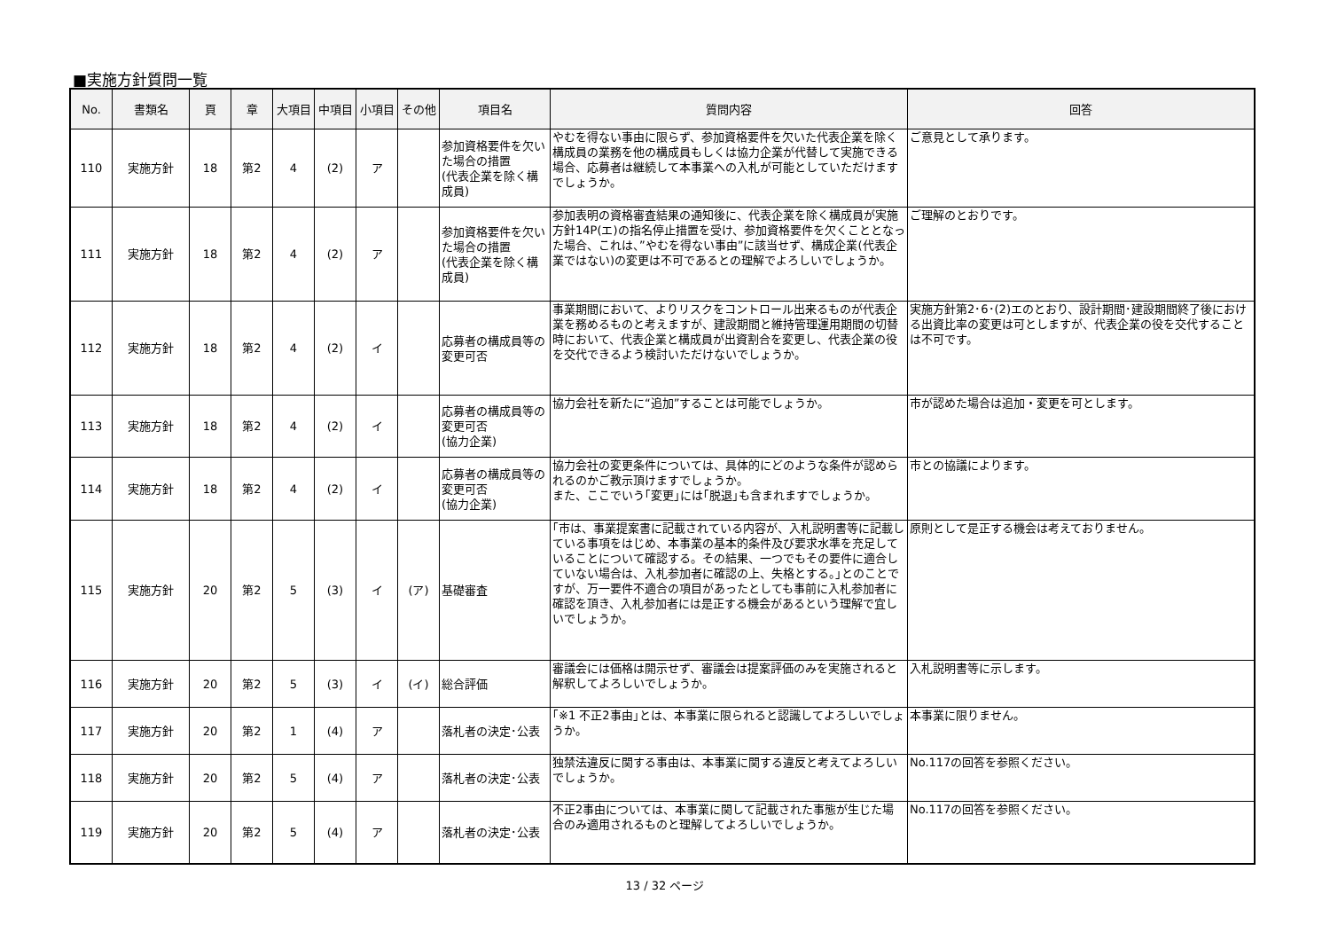■実施方針質問一覧
| No. | 書類名 | 頁 | 章 | 大項目 | 中項目 | 小項目 | その他 | 項目名 | 質問内容 | 回答 |
| --- | --- | --- | --- | --- | --- | --- | --- | --- | --- | --- |
| 110 | 実施方針 | 18 | 第2 | 4 | (2) | ア | | 参加資格要件を欠いた場合の措置 (代表企業を除く構成員) | やむを得ない事由に限らず、参加資格要件を欠いた代表企業を除く構成員の業務を他の構成員もしくは協力企業が代替して実施できる場合、応募者は継続して本事業への入札が可能としていただけますでしょうか。 | ご意見として承ります。 |
| 111 | 実施方針 | 18 | 第2 | 4 | (2) | ア | | 参加資格要件を欠いた場合の措置 (代表企業を除く構成員) | 参加表明の資格審査結果の通知後に、代表企業を除く構成員が実施方針14P(エ)の指名停止措置を受け、参加資格要件を欠くこととなった場合、これは、”やむを得ない事由”に該当せず、構成企業(代表企業ではない)の変更は不可であるとの理解でよろしいでしょうか。 | ご理解のとおりです。 |
| 112 | 実施方針 | 18 | 第2 | 4 | (2) | イ | | 応募者の構成員等の変更可否 | 事業期間において、よりリスクをコントロール出来るものが代表企業を務めるものと考えますが、建設期間と維持管理運用期間の切替時において、代表企業と構成員が出資割合を変更し、代表企業の役を交代できるよう検討いただけないでしょうか。 | 実施方針第2･6･(2)エのとおり、設計期間･建設期間終了後における出資比率の変更は可としますが、代表企業の役を交代することは不可です。 |
| 113 | 実施方針 | 18 | 第2 | 4 | (2) | イ | | 応募者の構成員等の変更可否 (協力企業) | 協力会社を新たに“追加”することは可能でしょうか。 | 市が認めた場合は追加・変更を可とします。 |
| 114 | 実施方針 | 18 | 第2 | 4 | (2) | イ | | 応募者の構成員等の変更可否 (協力企業) | 協力会社の変更条件については、具体的にどのような条件が認められるのかご教示頂けますでしょうか。 また、ここでいう｢変更｣には｢脱退｣も含まれますでしょうか。 | 市との協議によります。 |
| 115 | 実施方針 | 20 | 第2 | 5 | (3) | イ | (ア) | 基礎審査 | ｢市は、事業提案書に記載されている内容が、入札説明書等に記載している事項をはじめ、本事業の基本的条件及び要求水準を充足していることについて確認する。その結果、一つでもその要件に適合していない場合は、入札参加者に確認の上、失格とする。｣とのことですが、万一要件不適合の項目があったとしても事前に入札参加者に確認を頂き、入札参加者には是正する機会があるという理解で宜しいでしょうか。 | 原則として是正する機会は考えておりません。 |
| 116 | 実施方針 | 20 | 第2 | 5 | (3) | イ | (イ) | 総合評価 | 審議会には価格は開示せず、審議会は提案評価のみを実施されると解釈してよろしいでしょうか。 | 入札説明書等に示します。 |
| 117 | 実施方針 | 20 | 第2 | 1 | (4) | ア | | 落札者の決定･公表 | ｢※1 不正2事由｣とは、本事業に限られると認識してよろしいでしょうか。 | 本事業に限りません。 |
| 118 | 実施方針 | 20 | 第2 | 5 | (4) | ア | | 落札者の決定･公表 | 独禁法違反に関する事由は、本事業に関する違反と考えてよろしいでしょうか。 | No.117の回答を参照ください。 |
| 119 | 実施方針 | 20 | 第2 | 5 | (4) | ア | | 落札者の決定･公表 | 不正2事由については、本事業に関して記載された事態が生じた場合のみ適用されるものと理解してよろしいでしょうか。 | No.117の回答を参照ください。 |
13 / 32 ページ